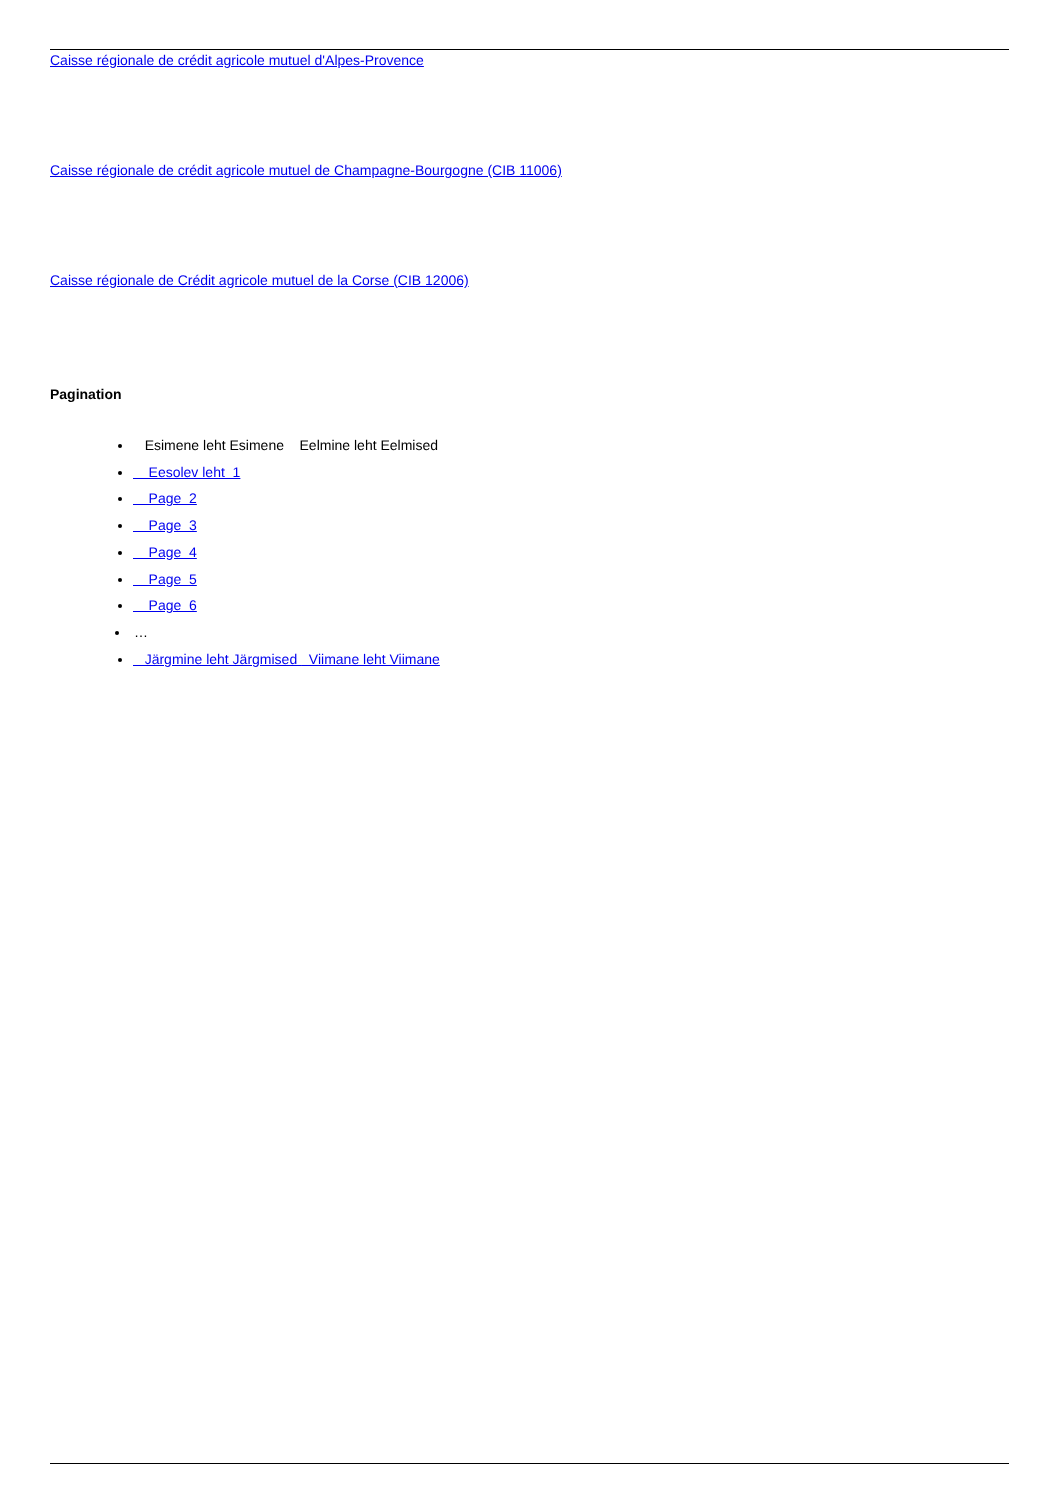Caisse régionale de crédit agricole mutuel d'Alpes-Provence
Caisse régionale de crédit agricole mutuel de Champagne-Bourgogne (CIB 11006)
Caisse régionale de Crédit agricole mutuel de la Corse (CIB 12006)
Pagination
Esimene leht Esimene Eelmine leht Eelmised
Eesolev leht 1
Page 2
Page 3
Page 4
Page 5
Page 6
…
Järgmine leht Järgmised Viimane leht Viimane